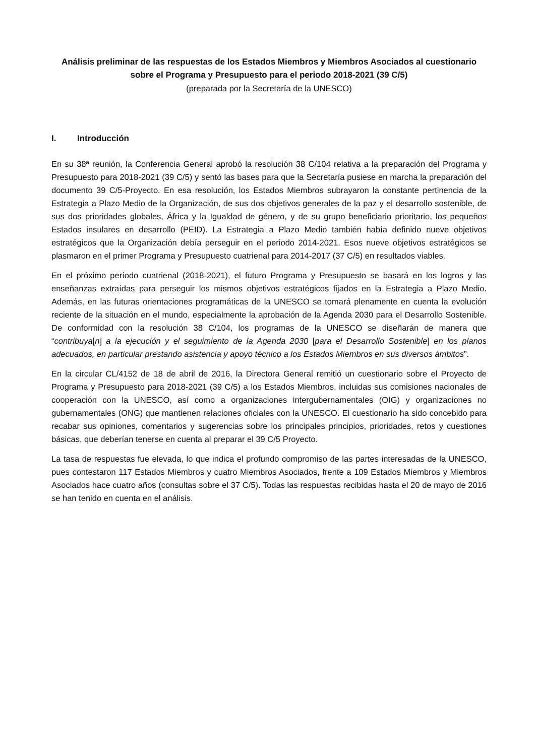Análisis preliminar de las respuestas de los Estados Miembros y Miembros Asociados al cuestionario sobre el Programa y Presupuesto para el periodo 2018-2021 (39 C/5)
(preparada por la Secretaría de la UNESCO)
I. Introducción
En su 38ª reunión, la Conferencia General aprobó la resolución 38 C/104 relativa a la preparación del Programa y Presupuesto para 2018-2021 (39 C/5) y sentó las bases para que la Secretaría pusiese en marcha la preparación del documento 39 C/5-Proyecto. En esa resolución, los Estados Miembros subrayaron la constante pertinencia de la Estrategia a Plazo Medio de la Organización, de sus dos objetivos generales de la paz y el desarrollo sostenible, de sus dos prioridades globales, África y la Igualdad de género, y de su grupo beneficiario prioritario, los pequeños Estados insulares en desarrollo (PEID). La Estrategia a Plazo Medio también había definido nueve objetivos estratégicos que la Organización debía perseguir en el periodo 2014-2021. Esos nueve objetivos estratégicos se plasmaron en el primer Programa y Presupuesto cuatrienal para 2014-2017 (37 C/5) en resultados viables.
En el próximo período cuatrienal (2018-2021), el futuro Programa y Presupuesto se basará en los logros y las enseñanzas extraídas para perseguir los mismos objetivos estratégicos fijados en la Estrategia a Plazo Medio. Además, en las futuras orientaciones programáticas de la UNESCO se tomará plenamente en cuenta la evolución reciente de la situación en el mundo, especialmente la aprobación de la Agenda 2030 para el Desarrollo Sostenible. De conformidad con la resolución 38 C/104, los programas de la UNESCO se diseñarán de manera que “contribuya[n] a la ejecución y el seguimiento de la Agenda 2030 [para el Desarrollo Sostenible] en los planos adecuados, en particular prestando asistencia y apoyo técnico a los Estados Miembros en sus diversos ámbitos”.
En la circular CL/4152 de 18 de abril de 2016, la Directora General remitió un cuestionario sobre el Proyecto de Programa y Presupuesto para 2018-2021 (39 C/5) a los Estados Miembros, incluidas sus comisiones nacionales de cooperación con la UNESCO, así como a organizaciones intergubernamentales (OIG) y organizaciones no gubernamentales (ONG) que mantienen relaciones oficiales con la UNESCO. El cuestionario ha sido concebido para recabar sus opiniones, comentarios y sugerencias sobre los principales principios, prioridades, retos y cuestiones básicas, que deberían tenerse en cuenta al preparar el 39 C/5 Proyecto.
La tasa de respuestas fue elevada, lo que indica el profundo compromiso de las partes interesadas de la UNESCO, pues contestaron 117 Estados Miembros y cuatro Miembros Asociados, frente a 109 Estados Miembros y Miembros Asociados hace cuatro años (consultas sobre el 37 C/5). Todas las respuestas recibidas hasta el 20 de mayo de 2016 se han tenido en cuenta en el análisis.